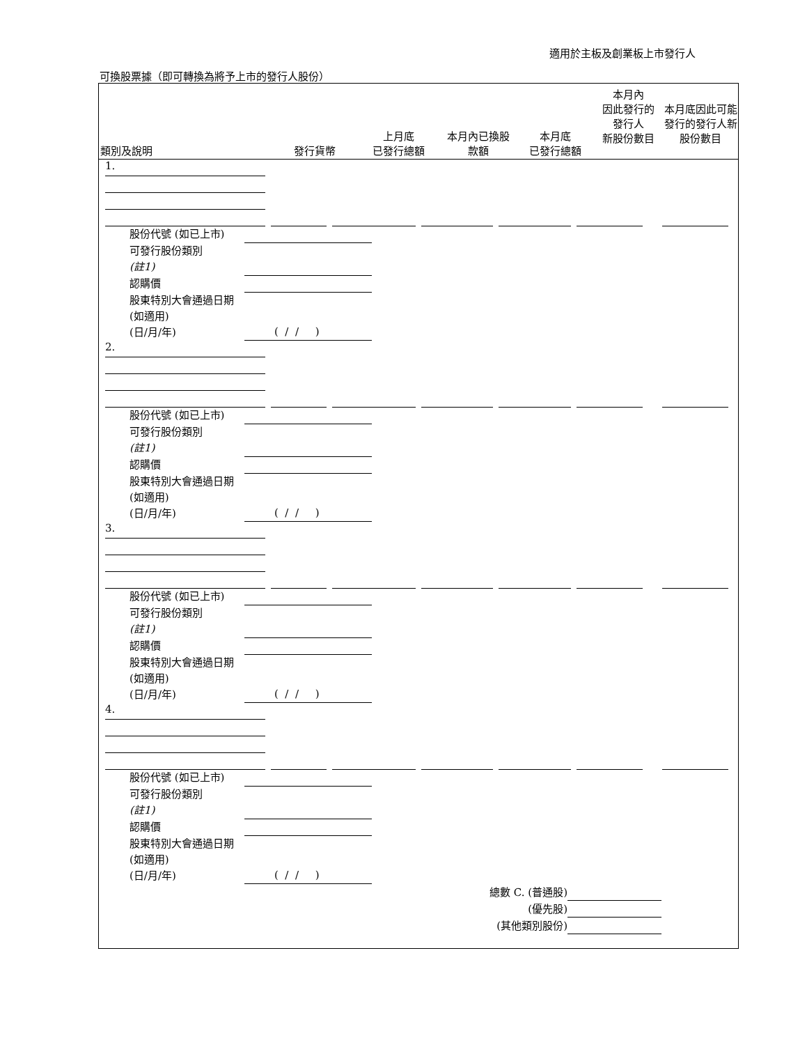適用於主板及創業板上市發行人
可換股票據（即可轉換為將予上市的發行人股份）
類別及說明
發行貨幣
上月底
已發行總額
本月內已換股
款額
本月底
已發行總額
本月內
因此發行的
發行人
新股份數目
本月底因此可能發行的發行人新股份數目
1.
股份代號 (如已上市)
可發行股份類別
(註1)
認購價
股東特別大會通過日期 (如適用)
(日/月/年)
( / / )
2.
股份代號 (如已上市)
可發行股份類別
(註1)
認購價
股東特別大會通過日期 (如適用)
(日/月/年)
( / / )
3.
股份代號 (如已上市)
可發行股份類別
(註1)
認購價
股東特別大會通過日期 (如適用)
(日/月/年)
( / / )
4.
股份代號 (如已上市)
可發行股份類別
(註1)
認購價
股東特別大會通過日期 (如適用)
(日/月/年)
( / / )
總數 C. (普通股)
(優先股)
(其他類別股份)